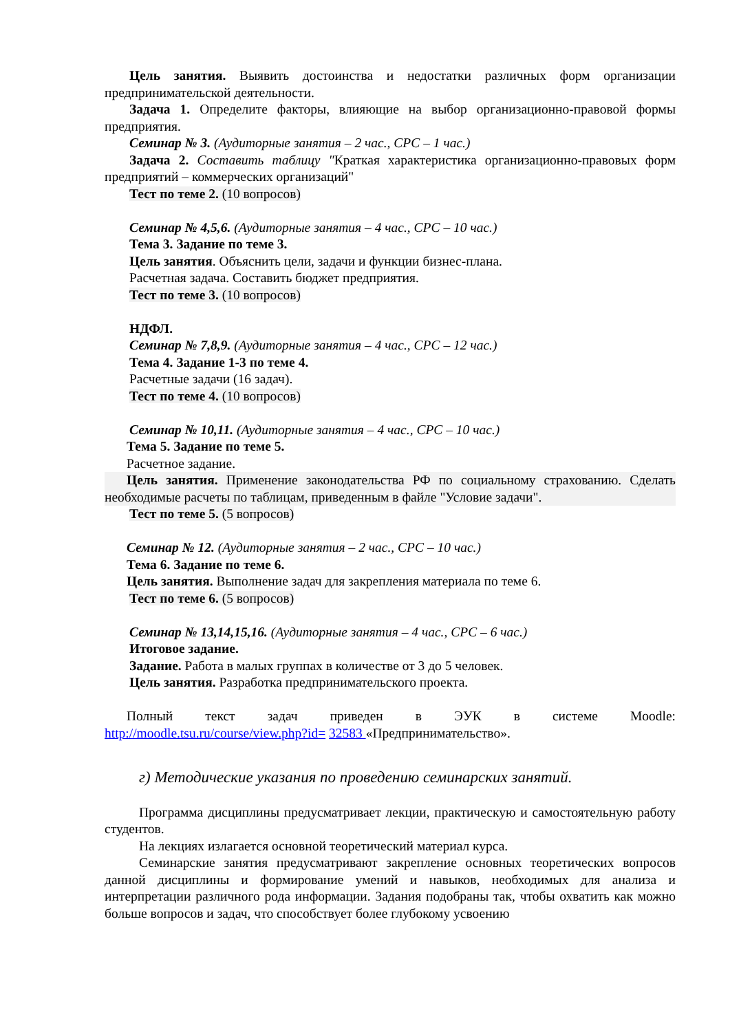Цель занятия. Выявить достоинства и недостатки различных форм организации предпринимательской деятельности.
Задача 1. Определите факторы, влияющие на выбор организационно-правовой формы предприятия.
Семинар № 3. (Аудиторные занятия – 2 час., СРС – 1 час.)
Задача 2. Составить таблицу "Краткая характеристика организационно-правовых форм предприятий – коммерческих организаций"
Тест по теме 2. (10 вопросов)
Семинар № 4,5,6. (Аудиторные занятия – 4 час., СРС – 10 час.)
Тема 3. Задание по теме 3.
Цель занятия. Объяснить цели, задачи и функции бизнес-плана.
Расчетная задача. Составить бюджет предприятия.
Тест по теме 3. (10 вопросов)
НДФЛ.
Семинар № 7,8,9. (Аудиторные занятия – 4 час., СРС – 12 час.)
Тема 4. Задание 1-3 по теме 4.
Расчетные задачи (16 задач).
Тест по теме 4. (10 вопросов)
Семинар № 10,11. (Аудиторные занятия – 4 час., СРС – 10 час.)
Тема 5. Задание по теме 5.
Расчетное задание.
Цель занятия. Применение законодательства РФ по социальному страхованию. Сделать необходимые расчеты по таблицам, приведенным в файле "Условие задачи".
Тест по теме 5. (5 вопросов)
Семинар № 12. (Аудиторные занятия – 2 час., СРС – 10 час.)
Тема 6. Задание по теме 6.
Цель занятия. Выполнение задач для закрепления материала по теме 6.
Тест по теме 6. (5 вопросов)
Семинар № 13,14,15,16. (Аудиторные занятия – 4 час., СРС – 6 час.)
Итоговое задание.
Задание. Работа в малых группах в количестве от 3 до 5 человек.
Цель занятия. Разработка предпринимательского проекта.
Полный текст задач приведен в ЭУК в системе Moodle:
http://moodle.tsu.ru/course/view.php?id= 32583 «Предпринимательство».
г) Методические указания по проведению семинарских занятий.
Программа дисциплины предусматривает лекции, практическую и самостоятельную работу студентов.
На лекциях излагается основной теоретический материал курса.
Семинарские занятия предусматривают закрепление основных теоретических вопросов данной дисциплины и формирование умений и навыков, необходимых для анализа и интерпретации различного рода информации. Задания подобраны так, чтобы охватить как можно больше вопросов и задач, что способствует более глубокому усвоению